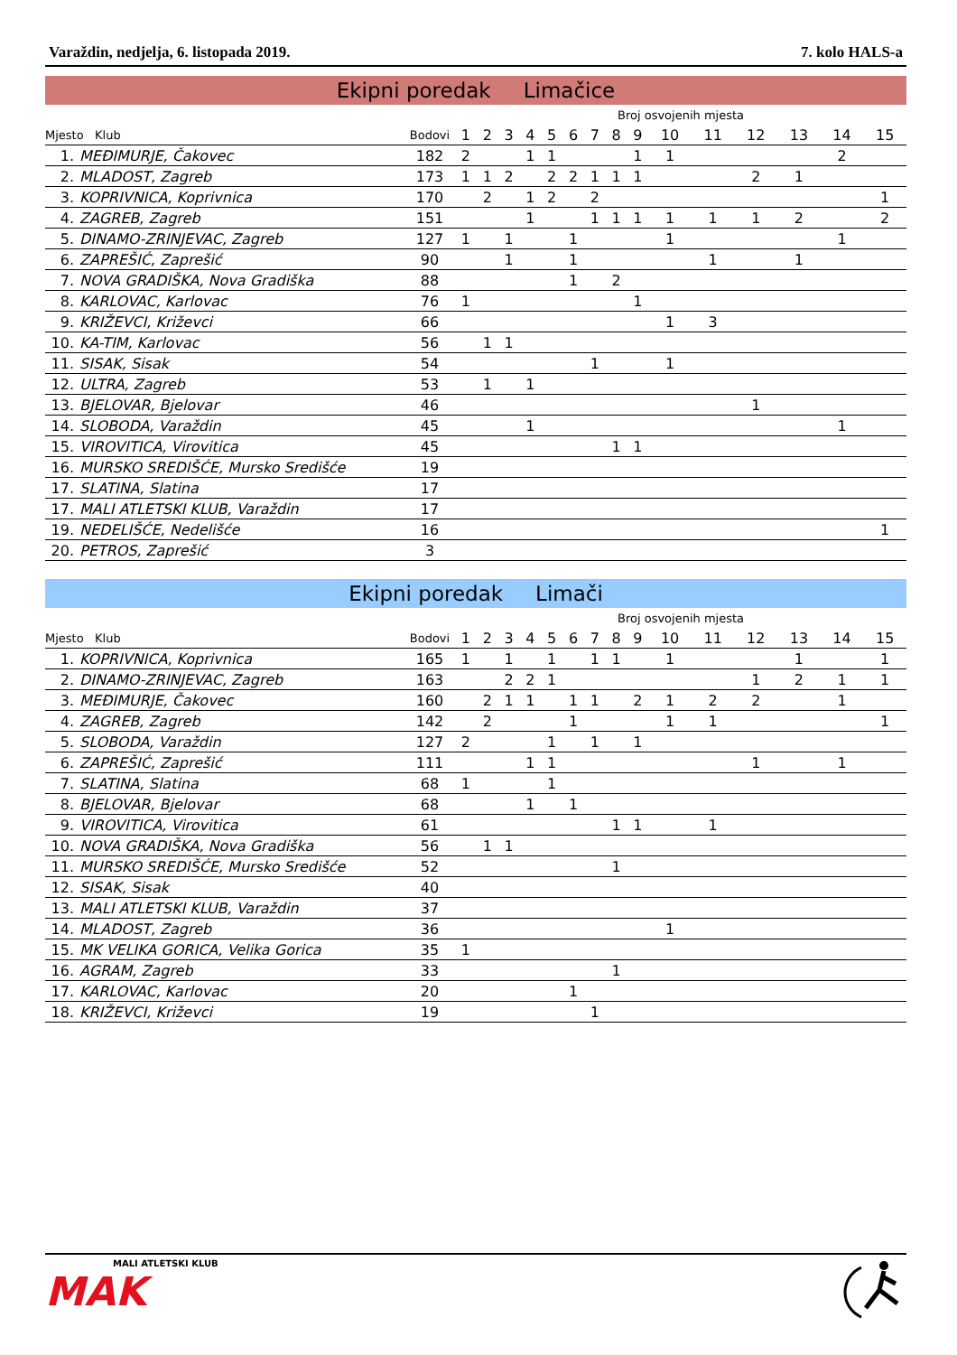Varaždin, nedjelja, 6. listopada 2019. 7. kolo HALS-a
Ekipni poredak Limačice
| | | | Broj osvojenih mjesta | | | | | | | | | | | | | | |
| --- | --- | --- | --- | --- | --- | --- | --- | --- | --- | --- | --- | --- | --- | --- | --- | --- | --- |
| Mjesto Klub | | Bodovi | 1 | 2 | 3 | 4 | 5 | 6 | 7 | 8 | 9 | 10 | 11 | 12 | 13 | 14 | 15 |
| 1. | MEĐIMURJE, Čakovec | 182 | 2 | | | 1 | 1 | | | | 1 | 1 | | | | 2 | |
| 2. | MLADOST, Zagreb | 173 | 1 | 1 | 2 | | 2 | 2 | 1 | 1 | 1 | | | 2 | 1 | | |
| 3. | KOPRIVNICA, Koprivnica | 170 | | 2 | | 1 | 2 | | 2 | | | | | | | | 1 |
| 4. | ZAGREB, Zagreb | 151 | | | | 1 | | | 1 | 1 | 1 | 1 | 1 | 1 | 2 | | 2 |
| 5. | DINAMO-ZRINJEVAC, Zagreb | 127 | 1 | | 1 | | | 1 | | | | 1 | | | | 1 | |
| 6. | ZAPREŠIĆ, Zaprešić | 90 | | | 1 | | | 1 | | | | | 1 | | 1 | | |
| 7. | NOVA GRADIŠKA, Nova Gradiška | 88 | | | | | | 1 | | 2 | | | | | | | |
| 8. | KARLOVAC, Karlovac | 76 | 1 | | | | | | | | 1 | | | | | | |
| 9. | KRIŽEVCI, Križevci | 66 | | | | | | | | | | 1 | 3 | | | | |
| 10. | KA-TIM, Karlovac | 56 | | 1 | 1 | | | | | | | | | | | | |
| 11. | SISAK, Sisak | 54 | | | | | | | 1 | | | 1 | | | | | |
| 12. | ULTRA, Zagreb | 53 | | 1 | | 1 | | | | | | | | | | | |
| 13. | BJELOVAR, Bjelovar | 46 | | | | | | | | | | | | 1 | | | |
| 14. | SLOBODA, Varaždin | 45 | | | | 1 | | | | | | | | | | 1 | |
| 15. | VIROVITICA, Virovitica | 45 | | | | | | | | 1 | 1 | | | | | | |
| 16. | MURSKO SREDIŠĆE, Mursko Središće | 19 | | | | | | | | | | | | | | | |
| 17. | SLATINA, Slatina | 17 | | | | | | | | | | | | | | | |
| 17. | MALI ATLETSKI KLUB, Varaždin | 17 | | | | | | | | | | | | | | | |
| 19. | NEDELIŠĆE, Nedelišće | 16 | | | | | | | | | | | | | | | 1 |
| 20. | PETROS, Zaprešić | 3 | | | | | | | | | | | | | | | |
Ekipni poredak Limači
| | | | Broj osvojenih mjesta | | | | | | | | | | | | | | |
| --- | --- | --- | --- | --- | --- | --- | --- | --- | --- | --- | --- | --- | --- | --- | --- | --- | --- |
| Mjesto Klub | | Bodovi | 1 | 2 | 3 | 4 | 5 | 6 | 7 | 8 | 9 | 10 | 11 | 12 | 13 | 14 | 15 |
| 1. | KOPRIVNICA, Koprivnica | 165 | 1 | | 1 | | 1 | | 1 | 1 | | 1 | | | 1 | | 1 |
| 2. | DINAMO-ZRINJEVAC, Zagreb | 163 | | | 2 | 2 | 1 | | | | | | | 1 | 2 | 1 | 1 |
| 3. | MEĐIMURJE, Čakovec | 160 | | 2 | 1 | 1 | | 1 | 1 | | 2 | 1 | 2 | 2 | | 1 | |
| 4. | ZAGREB, Zagreb | 142 | | 2 | | | | 1 | | | | 1 | 1 | | | | 1 |
| 5. | SLOBODA, Varaždin | 127 | 2 | | | | 1 | | 1 | | 1 | | | | | | |
| 6. | ZAPREŠIĆ, Zaprešić | 111 | | | | 1 | 1 | | | | | | | 1 | | 1 | |
| 7. | SLATINA, Slatina | 68 | 1 | | | | 1 | | | | | | | | | | |
| 8. | BJELOVAR, Bjelovar | 68 | | | | 1 | | 1 | | | | | | | | | |
| 9. | VIROVITICA, Virovitica | 61 | | | | | | | | 1 | 1 | | 1 | | | | |
| 10. | NOVA GRADIŠKA, Nova Gradiška | 56 | | 1 | 1 | | | | | | | | | | | | |
| 11. | MURSKO SREDIŠĆE, Mursko Središće | 52 | | | | | | | | 1 | | | | | | | |
| 12. | SISAK, Sisak | 40 | | | | | | | | | | | | | | | |
| 13. | MALI ATLETSKI KLUB, Varaždin | 37 | | | | | | | | | | | | | | | |
| 14. | MLADOST, Zagreb | 36 | | | | | | | | | | 1 | | | | | |
| 15. | MK VELIKA GORICA, Velika Gorica | 35 | 1 | | | | | | | | | | | | | | |
| 16. | AGRAM, Zagreb | 33 | | | | | | | | 1 | | | | | | | |
| 17. | KARLOVAC, Karlovac | 20 | | | | | | 1 | | | | | | | | | |
| 18. | KRIŽEVCI, Križevci | 19 | | | | | | | 1 | | | | | | | | |
MALI ATLETSKI KLUB
MAK